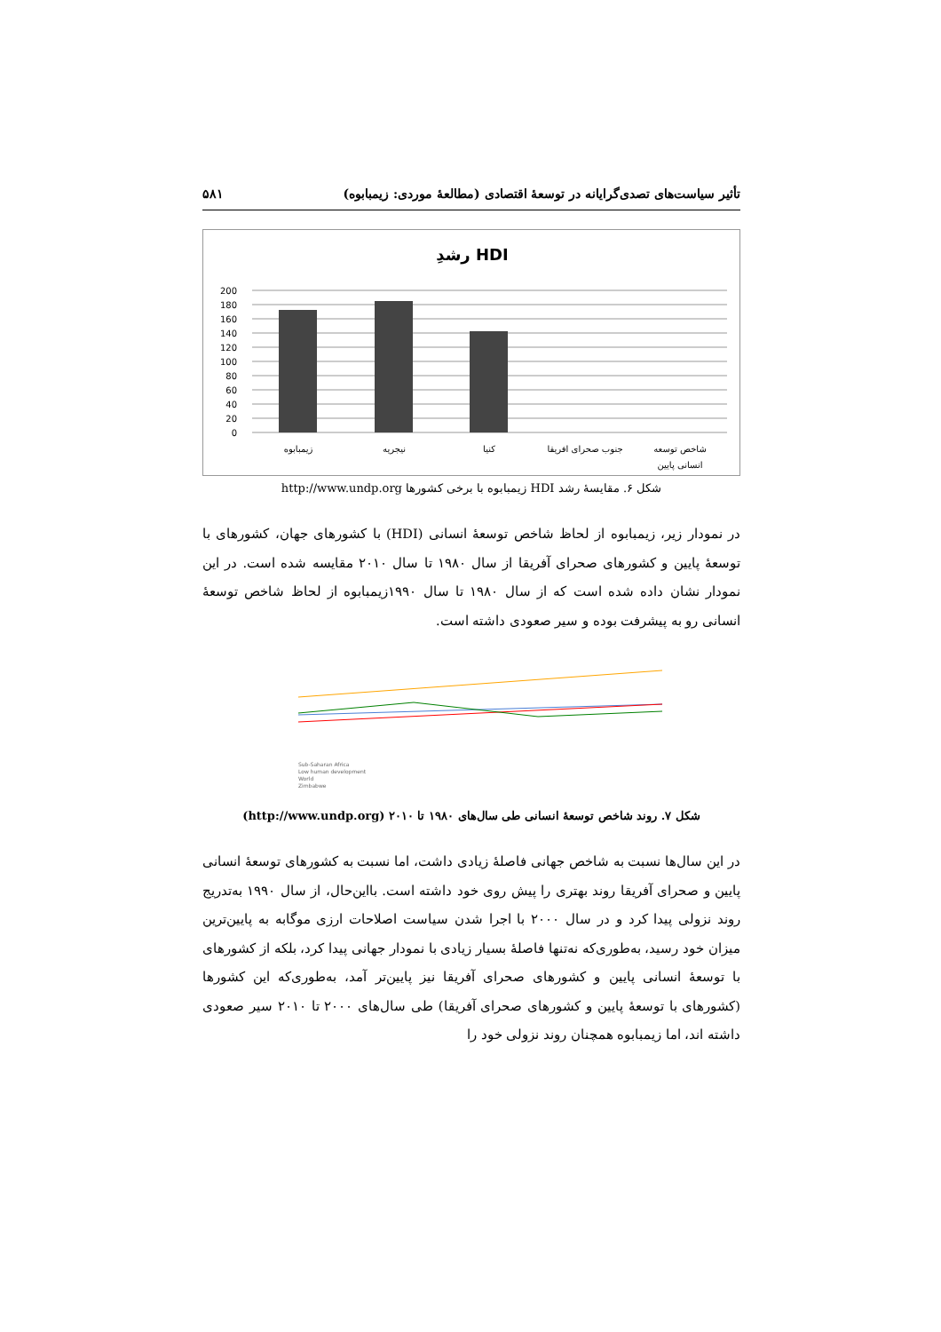تأثیر سیاست‌های تصدی‌گرایانه در توسعهٔ اقتصادی (مطالعهٔ موردی: زیمبابوه) ۵۸۱
رشدِ HDI
200
180
160
140
120
100
80
60
40
20
0
زیمبابوه
نیجریه
کنیا
جنوب صحرای افریقا
شاخص توسعه
انسانی پایین
شکل ۶. مقایسهٔ رشد HDI زیمبابوه با برخی کشورها http://www.undp.org
در نمودار زیر، زیمبابوه از لحاظ شاخص توسعهٔ انسانی (HDI) با کشورهای جهان، کشورهای با توسعهٔ پایین و کشورهای صحرای آفریقا از سال ۱۹۸۰ تا سال ۲۰۱۰ مقایسه شده است. در این نمودار نشان داده شده است که از سال ۱۹۸۰ تا سال ۱۹۹۰زیمبابوه از لحاظ شاخص توسعهٔ انسانی رو به پیشرفت بوده و سیر صعودی داشته است.
Sub-Saharan Africa
Low human development
World
Zimbabwe
شکل ۷. روند شاخص توسعهٔ انسانی طی سال‌های ۱۹۸۰ تا ۲۰۱۰ (http://www.undp.org)
در این سال‌ها نسبت به شاخص جهانی فاصلهٔ زیادی داشت، اما نسبت به کشورهای توسعهٔ انسانی پایین و صحرای آفریقا روند بهتری را پیش روی خود داشته است. بااین‌حال، از سال ۱۹۹۰ به‌تدریج روند نزولی پیدا کرد و در سال ۲۰۰۰ با اجرا شدن سیاست اصلاحات ارزی موگابه به پایین‌ترین میزان خود رسید، به‌طوری‌که نه‌تنها فاصلهٔ بسیار زیادی با نمودار جهانی پیدا کرد، بلکه از کشورهای با توسعهٔ انسانی پایین و کشورهای صحرای آفریقا نیز پایین‌تر آمد، به‌طوری‌که این کشورها (کشورهای با توسعهٔ پایین و کشورهای صحرای آفریقا) طی سال‌های ۲۰۰۰ تا ۲۰۱۰ سیر صعودی داشته اند، اما زیمبابوه همچنان روند نزولی خود را